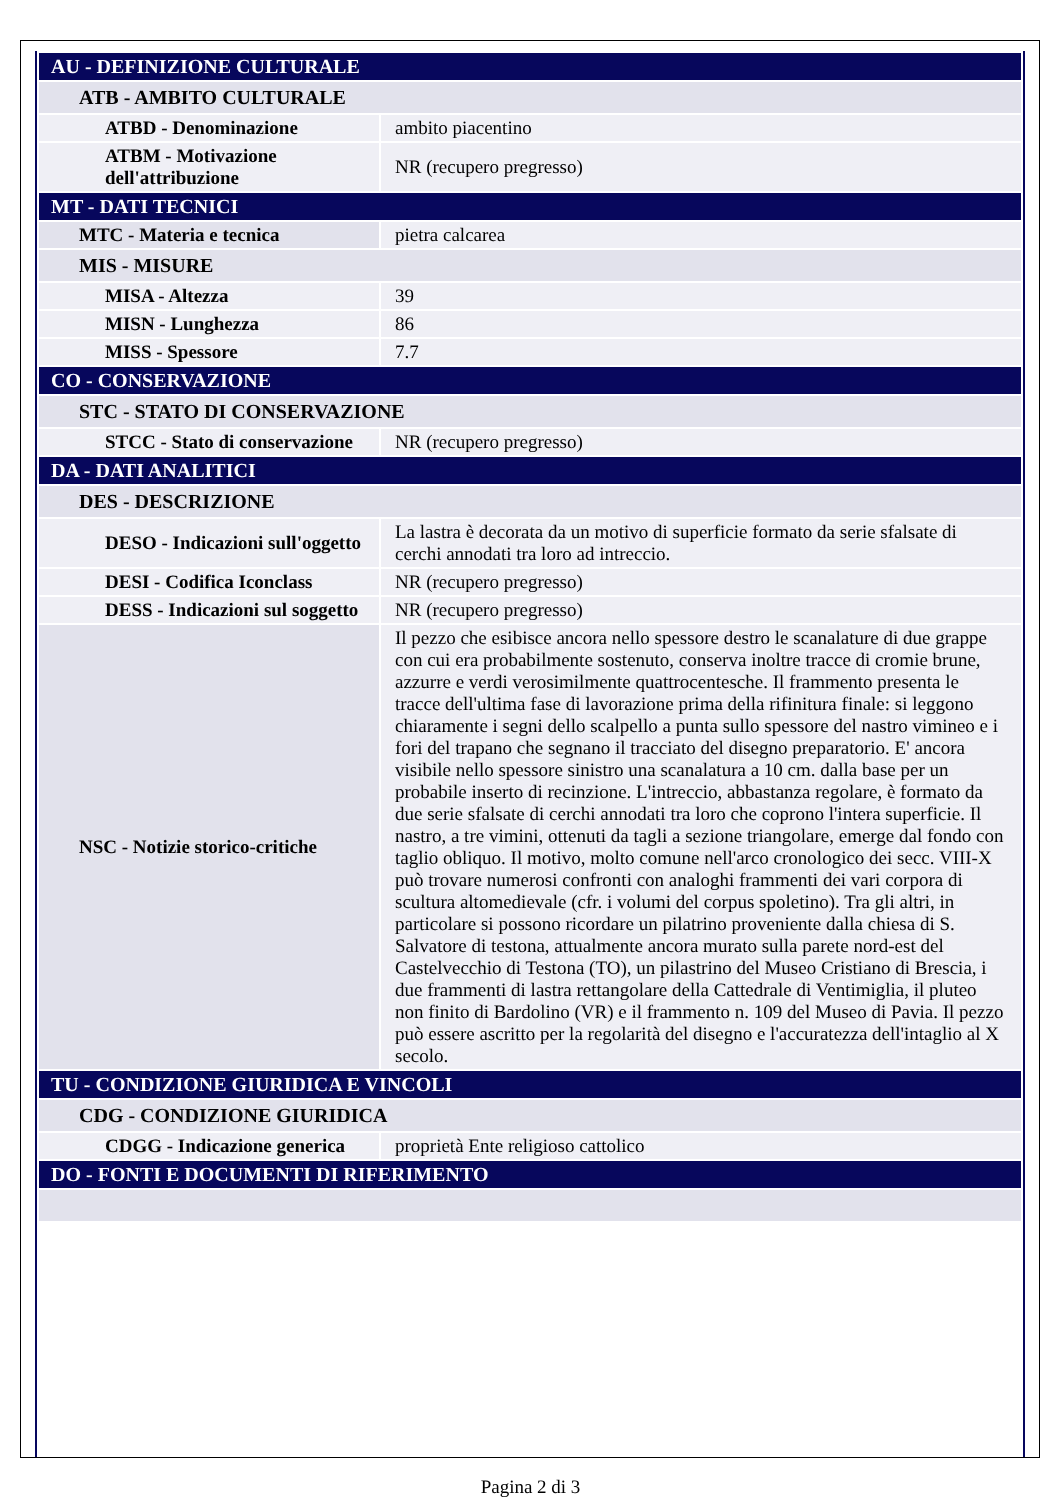| AU - DEFINIZIONE CULTURALE | |
| ATB - AMBITO CULTURALE | |
| ATBD - Denominazione | ambito piacentino |
| ATBM - Motivazione dell'attribuzione | NR (recupero pregresso) |
| MT - DATI TECNICI | |
| MTC - Materia e tecnica | pietra calcarea |
| MIS - MISURE | |
| MISA - Altezza | 39 |
| MISN - Lunghezza | 86 |
| MISS - Spessore | 7.7 |
| CO - CONSERVAZIONE | |
| STC - STATO DI CONSERVAZIONE | |
| STCC - Stato di conservazione | NR (recupero pregresso) |
| DA - DATI ANALITICI | |
| DES - DESCRIZIONE | |
| DESO - Indicazioni sull'oggetto | La lastra è decorata da un motivo di superficie formato da serie sfalsate di cerchi annodati tra loro ad intreccio. |
| DESI - Codifica Iconclass | NR (recupero pregresso) |
| DESS - Indicazioni sul soggetto | NR (recupero pregresso) |
| NSC - Notizie storico-critiche | Il pezzo che esibisce ancora nello spessore destro le scanalature di due grappe con cui era probabilmente sostenuto, conserva inoltre tracce di cromie brune, azzurre e verdi verosimilmente quattrocentesche. Il frammento presenta le tracce dell'ultima fase di lavorazione prima della rifinitura finale: si leggono chiaramente i segni dello scalpello a punta sullo spessore del nastro vimineo e i fori del trapano che segnano il tracciato del disegno preparatorio. E' ancora visibile nello spessore sinistro una scanalatura a 10 cm. dalla base per un probabile inserto di recinzione. L'intreccio, abbastanza regolare, è formato da due serie sfalsate di cerchi annodati tra loro che coprono l'intera superficie. Il nastro, a tre vimini, ottenuti da tagli a sezione triangolare, emerge dal fondo con taglio obliquo. Il motivo, molto comune nell'arco cronologico dei secc. VIII-X può trovare numerosi confronti con analoghi frammenti dei vari corpora di scultura altomedievale (cfr. i volumi del corpus spoletino). Tra gli altri, in particolare si possono ricordare un pilatrino proveniente dalla chiesa di S. Salvatore di testona, attualmente ancora murato sulla parete nord-est del Castelvecchio di Testona (TO), un pilastrino del Museo Cristiano di Brescia, i due frammenti di lastra rettangolare della Cattedrale di Ventimiglia, il pluteo non finito di Bardolino (VR) e il frammento n. 109 del Museo di Pavia. Il pezzo può essere ascritto per la regolarità del disegno e l'accuratezza dell'intaglio al X secolo. |
| TU - CONDIZIONE GIURIDICA E VINCOLI | |
| CDG - CONDIZIONE GIURIDICA | |
| CDGG - Indicazione generica | proprietà Ente religioso cattolico |
| DO - FONTI E DOCUMENTI DI RIFERIMENTO | |
Pagina 2 di 3